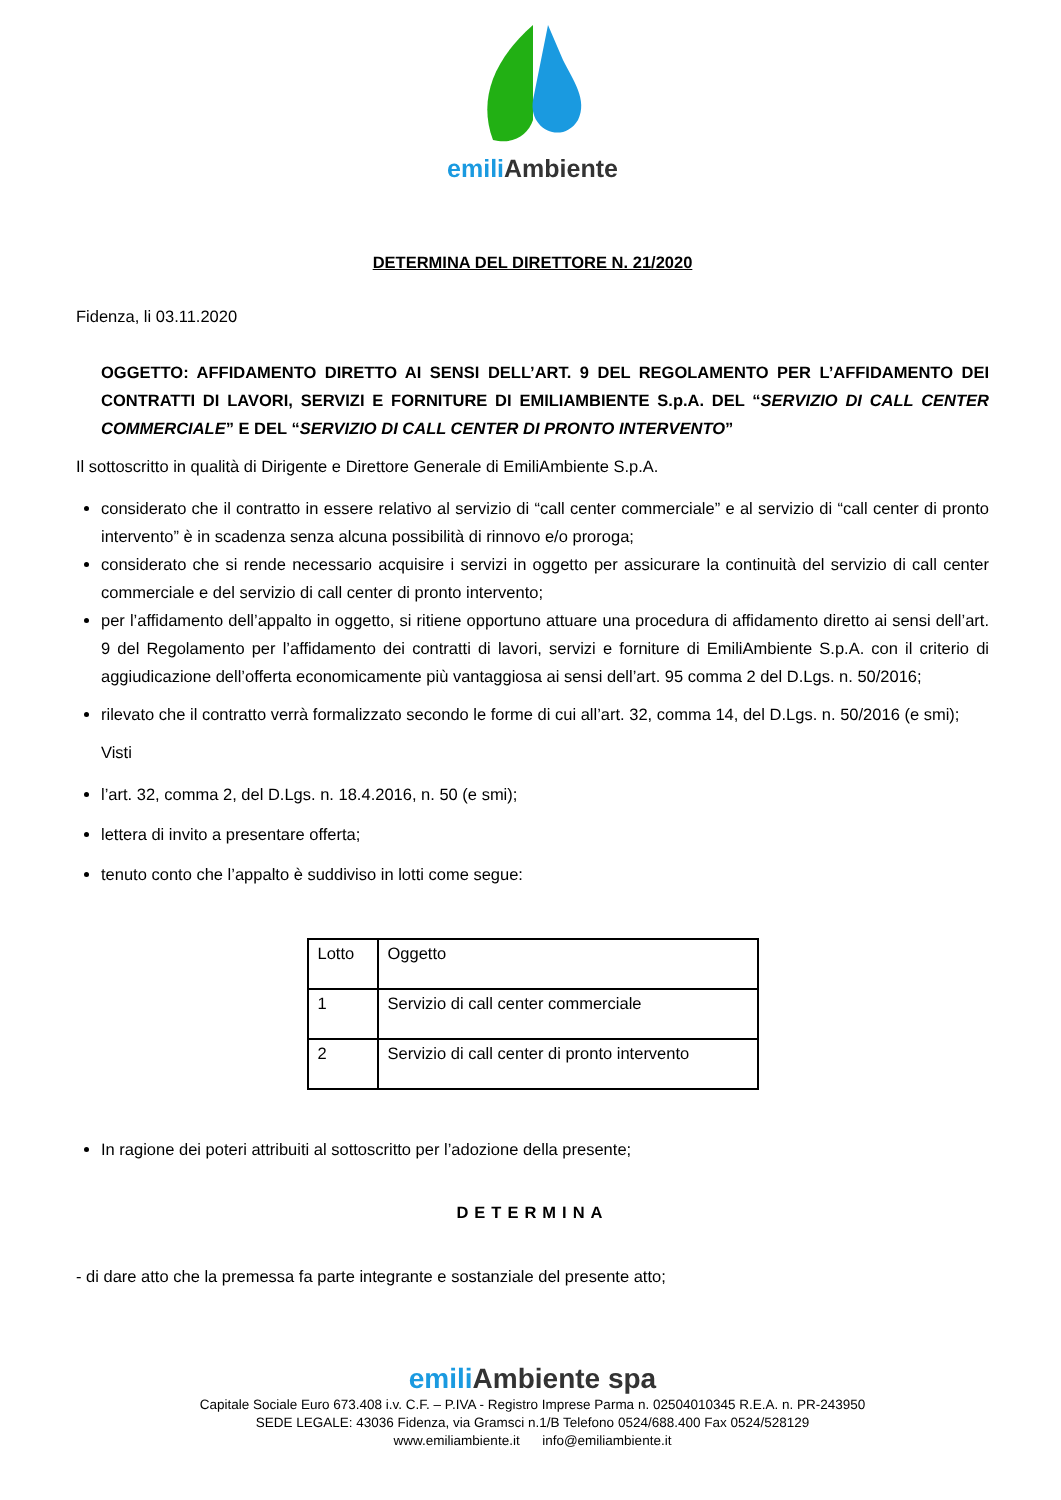emili Ambiente
DETERMINA DEL DIRETTORE N. 21/2020
Fidenza, li 03.11.2020
OGGETTO: AFFIDAMENTO DIRETTO AI SENSI DELL’ART. 9 DEL REGOLAMENTO PER L’AFFIDAMENTO DEI CONTRATTI DI LAVORI, SERVIZI E FORNITURE DI EMILIAMBIENTE S.p.A. DEL “SERVIZIO DI CALL CENTER COMMERCIALE” E DEL “SERVIZIO DI CALL CENTER DI PRONTO INTERVENTO”
Il sottoscritto in qualità di Dirigente e Direttore Generale di EmiliAmbiente S.p.A.
considerato che il contratto in essere relativo al servizio di “call center commerciale” e al servizio di “call center di pronto intervento” è in scadenza senza alcuna possibilità di rinnovo e/o proroga;
considerato che si rende necessario acquisire i servizi in oggetto per assicurare la continuità del servizio di call center commerciale e del servizio di call center di pronto intervento;
per l’affidamento dell’appalto in oggetto, si ritiene opportuno attuare una procedura di affidamento diretto ai sensi dell’art. 9 del Regolamento per l’affidamento dei contratti di lavori, servizi e forniture di EmiliAmbiente S.p.A. con il criterio di aggiudicazione dell’offerta economicamente più vantaggiosa ai sensi dell’art. 95 comma 2 del D.Lgs. n. 50/2016;
rilevato che il contratto verrà formalizzato secondo le forme di cui all’art. 32, comma 14, del D.Lgs. n. 50/2016 (e smi);
Visti
l’art. 32, comma 2, del D.Lgs. n. 18.4.2016, n. 50 (e smi);
lettera di invito a presentare offerta;
tenuto conto che l’appalto è suddiviso in lotti come segue:
| Lotto | Oggetto |
| 1 | Servizio di call center commerciale |
| 2 | Servizio di call center di pronto intervento |
In ragione dei poteri attribuiti al sottoscritto per l’adozione della presente;
DETERMINA
- di dare atto che la premessa fa parte integrante e sostanziale del presente atto;
emili Ambiente spa
Capitale Sociale Euro 673.408 i.v. C.F. – P.IVA - Registro Imprese Parma n. 02504010345 R.E.A. n. PR-243950
SEDE LEGALE: 43036 Fidenza, via Gramsci n.1/B Telefono 0524/688.400 Fax 0524/528129
www.emiliambiente.it info@emiliambiente.it